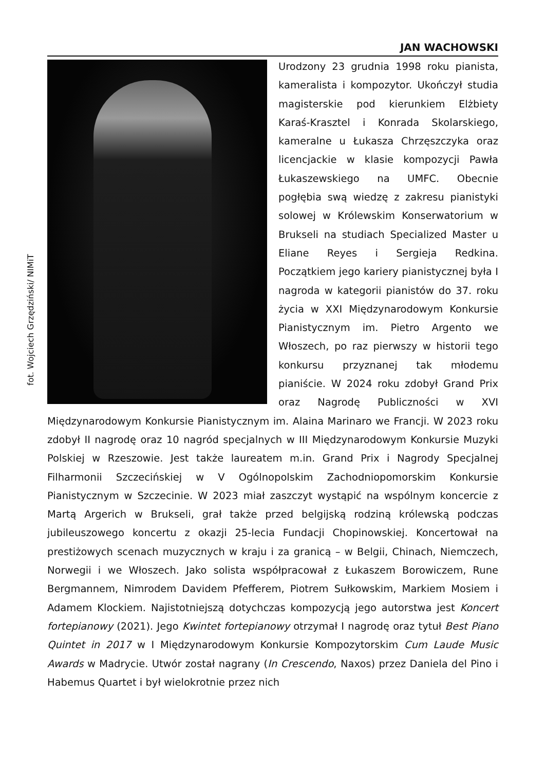fot. Wojciech Grzędziński/ NIMiT
JAN WACHOWSKI
Urodzony 23 grudnia 1998 roku pianista, kameralista i kompozytor. Ukończył studia magisterskie pod kierunkiem Elżbiety Karaś-Krasztel i Konrada Skolarskiego, kameralne u Łukasza Chrzęszczyka oraz licencjackie w klasie kompozycji Pawła Łukaszewskiego na UMFC. Obecnie pogłębia swą wiedzę z zakresu pianistyki solowej w Królewskim Konserwatorium w Brukseli na studiach Specialized Master u Eliane Reyes i Sergieja Redkina. Początkiem jego kariery pianistycznej była I nagroda w kategorii pianistów do 37. roku życia w XXI Międzynarodowym Konkursie Pianistycznym im. Pietro Argento we Włoszech, po raz pierwszy w historii tego konkursu przyznanej tak młodemu pianiście. W 2024 roku zdobył Grand Prix oraz Nagrodę Publiczności w XVI Międzynarodowym Konkursie Pianistycznym im. Alaina Marinaro we Francji. W 2023 roku zdobył II nagrodę oraz 10 nagród specjalnych w III Międzynarodowym Konkursie Muzyki Polskiej w Rzeszowie. Jest także laureatem m.in. Grand Prix i Nagrody Specjalnej Filharmonii Szczecińskiej w V Ogólnopolskim Zachodniopomorskim Konkursie Pianistycznym w Szczecinie. W 2023 miał zaszczyt wystąpić na wspólnym koncercie z Martą Argerich w Brukseli, grał także przed belgijską rodziną królewską podczas jubileuszowego koncertu z okazji 25-lecia Fundacji Chopinowskiej. Koncertował na prestiżowych scenach muzycznych w kraju i za granicą – w Belgii, Chinach, Niemczech, Norwegii i we Włoszech. Jako solista współpracował z Łukaszem Borowiczem, Rune Bergmannem, Nimrodem Davidem Pfefferem, Piotrem Sułkowskim, Markiem Mosiem i Adamem Klockiem. Najistotniejszą dotychczas kompozycją jego autorstwa jest Koncert fortepianowy (2021). Jego Kwintet fortepianowy otrzymał I nagrodę oraz tytuł Best Piano Quintet in 2017 w I Międzynarodowym Konkursie Kompozytorskim Cum Laude Music Awards w Madrycie. Utwór został nagrany (In Crescendo, Naxos) przez Daniela del Pino i Habemus Quartet i był wielokrotnie przez nich